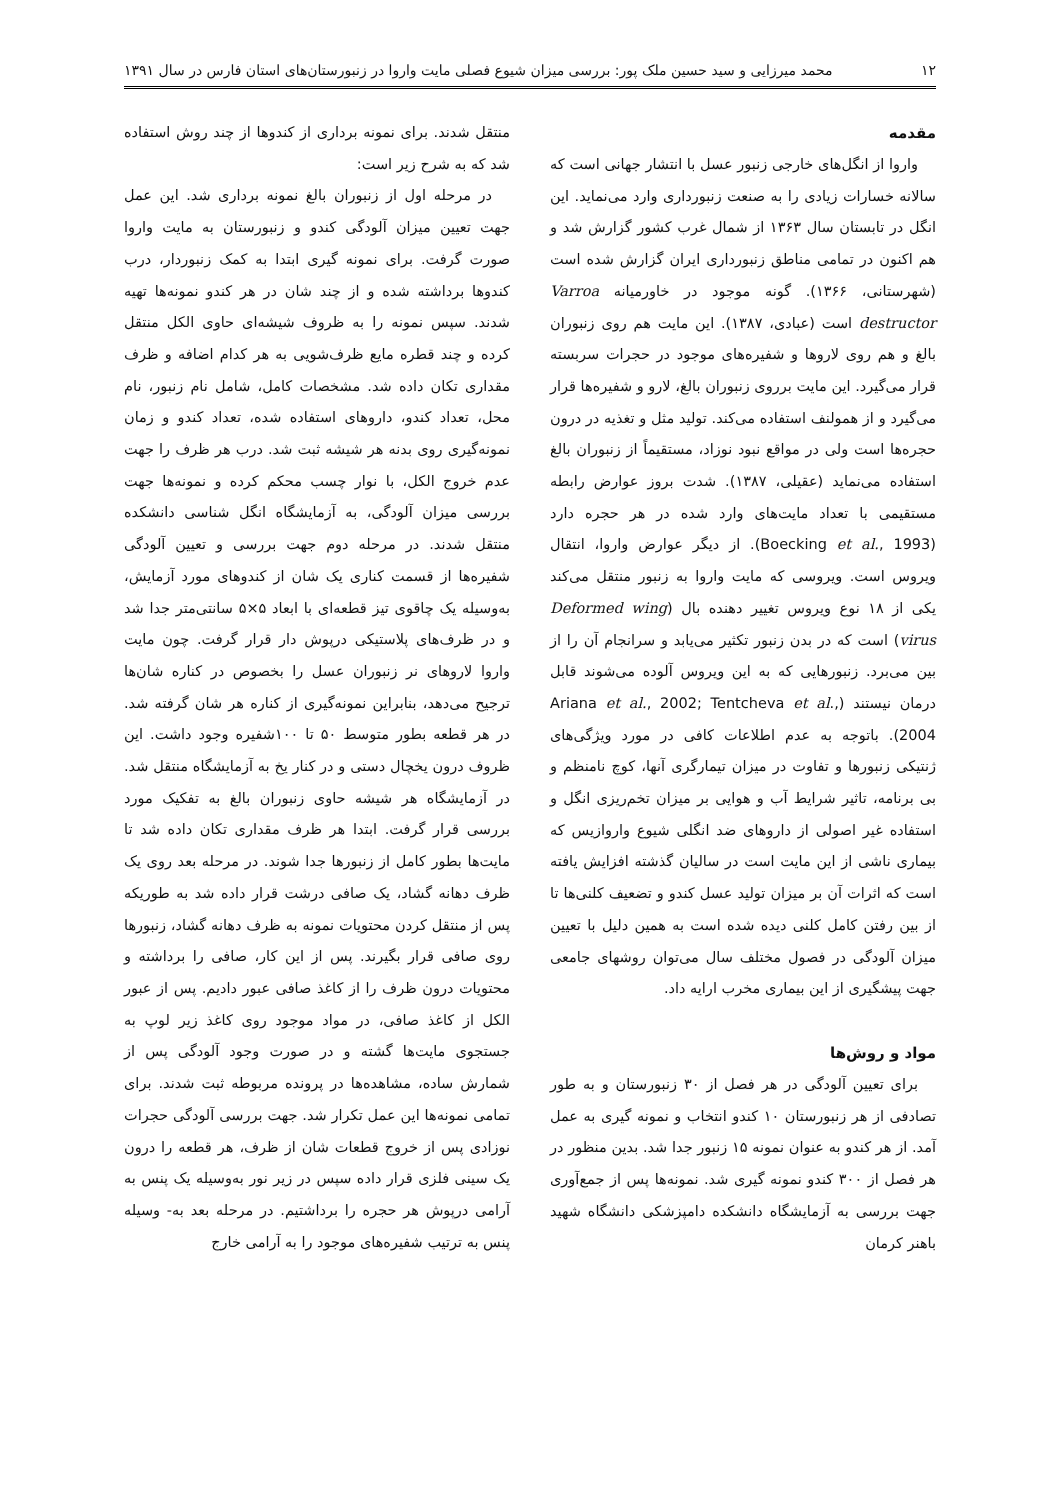۱۲ محمد میرزایی و سید حسین ملک پور: بررسی میزان شیوع فصلی مایت واروا در زنبورستان‌های استان فارس در سال ۱۳۹۱
مقدمه
واروا از انگل‌های خارجی زنبور عسل با انتشار جهانی است که سالانه خسارات زیادی را به صنعت زنبورداری وارد می‌نماید. این انگل در تابستان سال ۱۳۶۳ از شمال غرب کشور گزارش شد و هم اکنون در تمامی مناطق زنبورداری ایران گزارش شده است (شهرستانی، ۱۳۶۶). گونه موجود در خاورمیانه Varroa destructor است (عبادی، ۱۳۸۷). این مایت هم روی زنبوران بالغ و هم روی لاروها و شفیره‌های موجود در حجرات سربسته قرار می‌گیرد. این مایت برروی زنبوران بالغ، لارو و شفیره‌ها قرار می‌گیرد و از همولنف استفاده می‌کند. تولید مثل و تغذیه در درون حجره‌ها است ولی در مواقع نبود نوزاد، مستقیماً از زنبوران بالغ استفاده می‌نماید (عقیلی، ۱۳۸۷). شدت بروز عوارض رابطه مستقیمی با تعداد مایت‌های وارد شده در هر حجره دارد (Boecking et al., 1993). از دیگر عوارض واروا، انتقال ویروس است. ویروسی که مایت واروا به زنبور منتقل می‌کند یکی از ۱۸ نوع ویروس تغییر دهنده بال (Deformed wing virus) است که در بدن زنبور تکثیر می‌یابد و سرانجام آن را از بین می‌برد. زنبورهایی که به این ویروس آلوده می‌شوند قابل درمان نیستند (Ariana et al., 2002; Tentcheva et al., 2004). باتوجه به عدم اطلاعات کافی در مورد ویژگی‌های ژنتیکی زنبورها و تفاوت در میزان تیمارگری آنها، کوچ نامنظم و بی برنامه، تاثیر شرایط آب و هوایی بر میزان تخم‌ریزی انگل و استفاده غیر اصولی از داروهای ضد انگلی شیوع واروازیس که بیماری ناشی از این مایت است در سالیان گذشته افزایش یافته است که اثرات آن بر میزان تولید عسل کندو و تضعیف کلنی‌ها تا از بین رفتن کامل کلنی دیده شده است به همین دلیل با تعیین میزان آلودگی در فصول مختلف سال می‌توان روشهای جامعی جهت پیشگیری از این بیماری مخرب ارایه داد.
مواد و روش‌ها
برای تعیین آلودگی در هر فصل از ۳۰ زنبورستان و به طور تصادفی از هر زنبورستان ۱۰ کندو انتخاب و نمونه گیری به عمل آمد. از هر کندو به عنوان نمونه ۱۵ زنبور جدا شد. بدین منظور در هر فصل از ۳۰۰ کندو نمونه گیری شد. نمونه‌ها پس از جمع‌آوری جهت بررسی به آزمایشگاه دانشکده دامپزشکی دانشگاه شهید باهنر کرمان
منتقل شدند. برای نمونه برداری از کندوها از چند روش استفاده شد که به شرح زیر است:
در مرحله اول از زنبوران بالغ نمونه برداری شد. این عمل جهت تعیین میزان آلودگی کندو و زنبورستان به مایت واروا صورت گرفت. برای نمونه گیری ابتدا به کمک زنبوردار، درب کندوها برداشته شده و از چند شان در هر کندو نمونه‌ها تهیه شدند. سپس نمونه را به ظروف شیشه‌ای حاوی الکل منتقل کرده و چند قطره مایع ظرف‌شویی به هر کدام اضافه و ظرف مقداری تکان داده شد. مشخصات کامل، شامل نام زنبور، نام محل، تعداد کندو، داروهای استفاده شده، تعداد کندو و زمان نمونه‌گیری روی بدنه هر شیشه ثبت شد. درب هر ظرف را جهت عدم خروج الکل، با نوار چسب محکم کرده و نمونه‌ها جهت بررسی میزان آلودگی، به آزمایشگاه انگل شناسی دانشکده منتقل شدند. در مرحله دوم جهت بررسی و تعیین آلودگی شفیره‌ها از قسمت کناری یک شان از کندوهای مورد آزمایش، به‌وسیله یک چاقوی تیز قطعه‌ای با ابعاد ۵×۵ سانتی‌متر جدا شد و در ظرف‌های پلاستیکی درپوش دار قرار گرفت. چون مایت واروا لاروهای نر زنبوران عسل را بخصوص در کناره شان‌ها ترجیح می‌دهد، بنابراین نمونه‌گیری از کناره هر شان گرفته شد. در هر قطعه بطور متوسط ۵۰ تا ۱۰۰شفیره وجود داشت. این ظروف درون یخچال دستی و در کنار یخ به آزمایشگاه منتقل شد. در آزمایشگاه هر شیشه حاوی زنبوران بالغ به تفکیک مورد بررسی قرار گرفت. ابتدا هر ظرف مقداری تکان داده شد تا مایت‌ها بطور کامل از زنبورها جدا شوند. در مرحله بعد روی یک ظرف دهانه گشاد، یک صافی درشت قرار داده شد به طوریکه پس از منتقل کردن محتویات نمونه به ظرف دهانه گشاد، زنبورها روی صافی قرار بگیرند. پس از این کار، صافی را برداشته و محتویات درون ظرف را از کاغذ صافی عبور دادیم. پس از عبور الکل از کاغذ صافی، در مواد موجود روی کاغذ زیر لوپ به جستجوی مایت‌ها گشته و در صورت وجود آلودگی پس از شمارش ساده، مشاهده‌ها در پرونده مربوطه ثبت شدند. برای تمامی نمونه‌ها این عمل تکرار شد. جهت بررسی آلودگی حجرات نوزادی پس از خروج قطعات شان از ظرف، هر قطعه را درون یک سینی فلزی قرار داده سپس در زیر نور به‌وسیله یک پنس به آرامی درپوش هر حجره را برداشتیم. در مرحله بعد به- وسیله پنس به ترتیب شفیره‌های موجود را به آرامی خارج